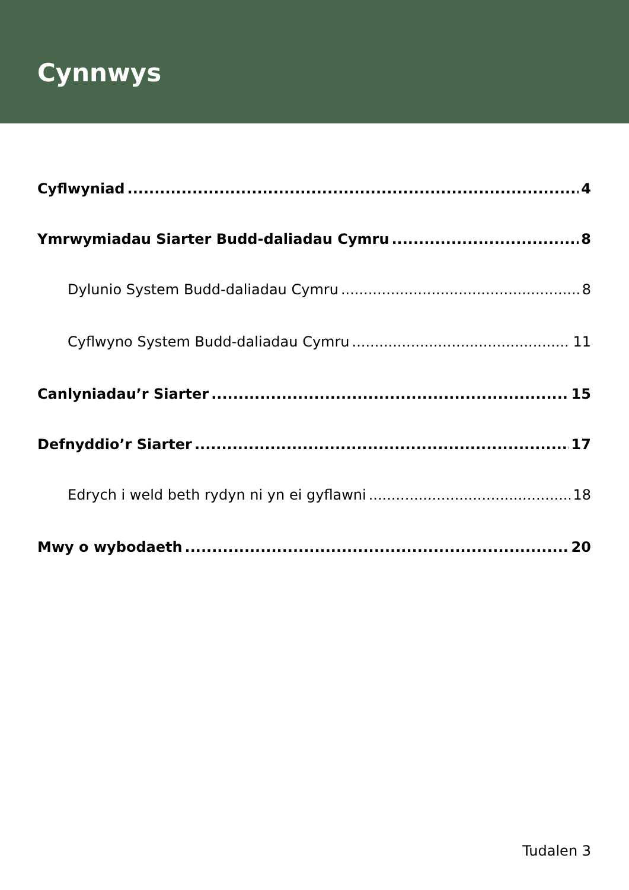Cynnwys
Cyflwyniad 4
Ymrwymiadau Siarter Budd-daliadau Cymru 8
Dylunio System Budd-daliadau Cymru 8
Cyflwyno System Budd-daliadau Cymru 11
Canlyniadau’r Siarter 15
Defnyddio’r Siarter 17
Edrych i weld beth rydyn ni yn ei gyflawni 18
Mwy o wybodaeth 20
Tudalen 3